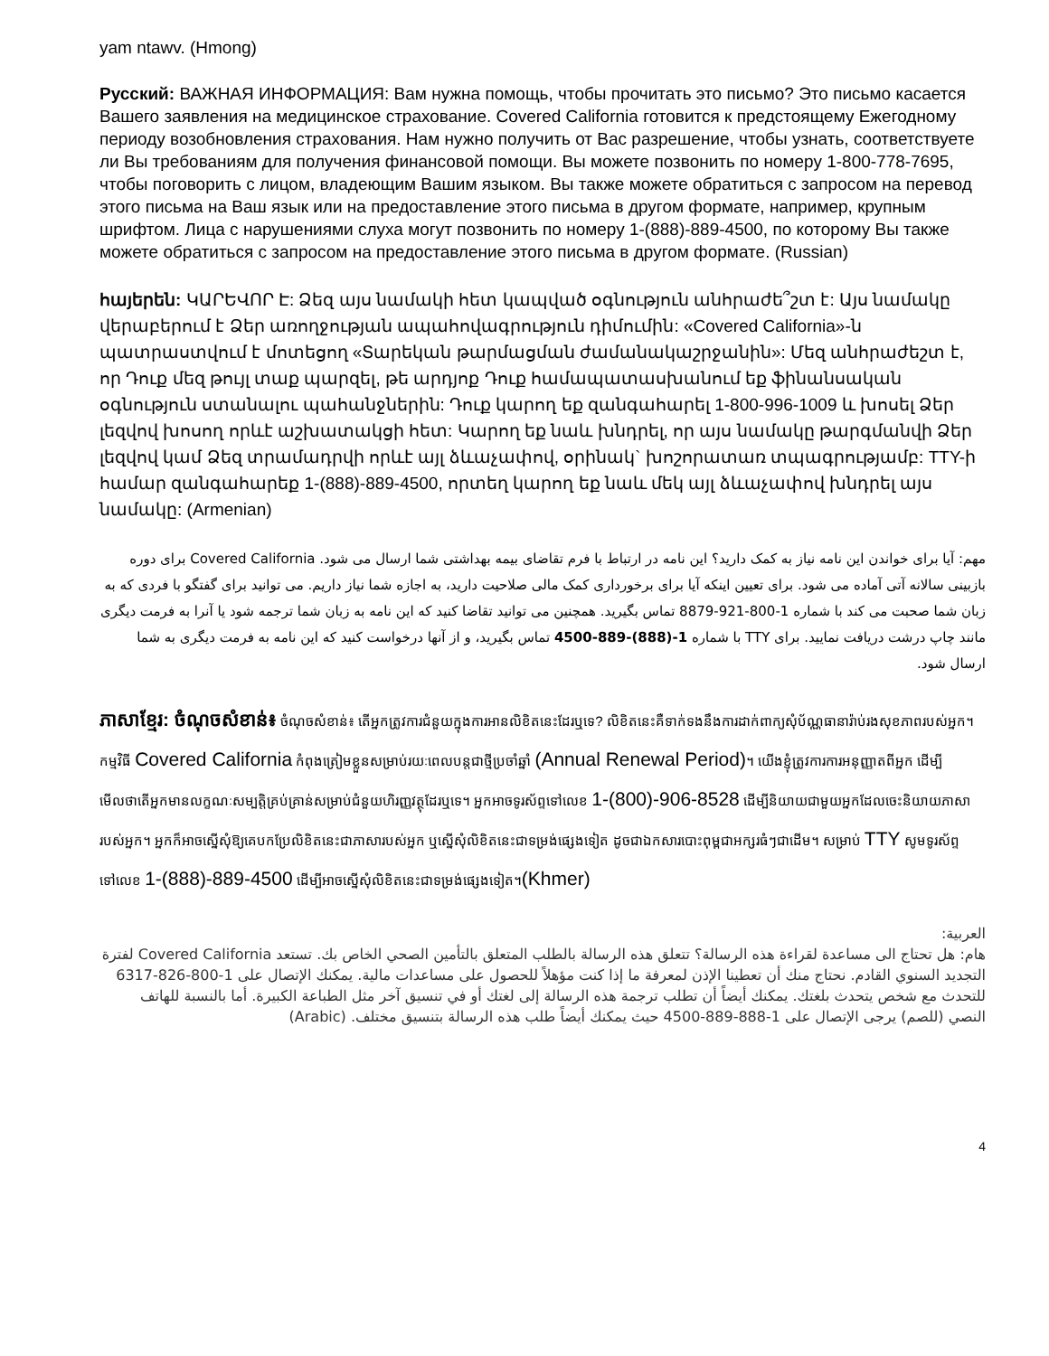yam ntawv. (Hmong)
Русский: ВАЖНАЯ ИНФОРМАЦИЯ: Вам нужна помощь, чтобы прочитать это письмо? Это письмо касается Вашего заявления на медицинское страхование. Covered California готовится к предстоящему Ежегодному периоду возобновления страхования. Нам нужно получить от Вас разрешение, чтобы узнать, соответствуете ли Вы требованиям для получения финансовой помощи. Вы можете позвонить по номеру 1-800-778-7695, чтобы поговорить с лицом, владеющим Вашим языком. Вы также можете обратиться с запросом на перевод этого письма на Ваш язык или на предоставление этого письма в другом формате, например, крупным шрифтом. Лица с нарушениями слуха могут позвонить по номеру 1-(888)-889-4500, по которому Вы также можете обратиться с запросом на предоставление этого письма в другом формате. (Russian)
հայերեն: ԿԱՐԵՎՈՐ Է: Ձեզ այս նամակի հետ կապված օգնություն անհրաժե՞շտ է: Այս նամակը վերաբերում է Ձեր առողջության ապահովագրություն դիմումին: «Covered California»-ն պատրաստվում է մոտեցող «Տարեկան թարմացման ժամանակաշրջանին»: Մեզ անհրաժեշտ է, որ Դուք մեզ թույլ տաք պարզել, թե արդյոք Դուք համապատասխանում եք ֆինանսական օգնություն ստանալու պահանջներին: Դուք կարող եք զանգահարել 1-800-996-1009 և խոսել Ձեր լեզվով խոսող որևէ աշխատակցի հետ: Կարող եք նաև խնդրել, որ այս նամակը թարգմանվի Ձեր լեզվով կամ Ձեզ տրամադրվի որևէ այլ ձևաչափով, օրինակ` խոշորատառ տպագրությամբ: TTY-ի համար զանգահարեք 1-(888)-889-4500, որտեղ կարող եք նաև մեկ այլ ձևաչափով խնդրել այս նամակը: (Armenian)
مهم: آیا برای خواندن این نامه نیاز به کمک دارید؟ این نامه در ارتباط با فرم تقاضای بیمه بهداشتی شما ارسال می شود. Covered California برای دوره بازبینی سالانه آتی آماده می شود. برای تعیین اینکه آیا برای برخورداری کمک مالی صلاحیت دارید، به اجازه شما نیاز داریم. می توانید برای گفتگو با فردی که به زبان شما صحبت می کند با شماره 1-800-921-8879 تماس بگیرید. همچنین می توانید تقاضا کنید که این نامه به زبان شما ترجمه شود یا آنرا به فرمت دیگری مانند چاپ درشت دریافت نمایید. برای TTY با شماره 1-(888)-889-4500 تماس بگیرید، و از آنها درخواست کنید که این نامه به فرمت دیگری به شما ارسال شود.
ភាសាខ្មែរ: ចំណុចសំខាន់៖ ចំណុចសំខាន់៖ តើអ្នកត្រូវការជំនួយក្នុងការអានលិខិតនេះដែរឬទេ? លិខិតនេះគឺទាក់ទងនឹងការដាក់ពាក្យសុំប័ណ្ណធានារ៉ាប់រងសុខភាពរបស់អ្នក។ កម្មវិធី Covered California កំពុងត្រៀមខ្លួនសម្រាប់រយៈពេលបន្តជាថ្មីប្រចាំឆ្នាំ (Annual Renewal Period)។ យើងខ្ញុំត្រូវការការអនុញ្ញាតពីអ្នក ដើម្បីមើលថាតើអ្នកមានលក្ខណៈសម្បត្តិគ្រប់គ្រាន់សម្រាប់ជំនួយហិរញ្ញវត្ថុដែរឬទេ។ អ្នកអាចទូរស័ព្ទទៅលេខ 1-(800)-906-8528 ដើម្បីនិយាយជាមួយអ្នកដែលចេះនិយាយភាសារបស់អ្នក។ អ្នកក៏អាចស្នើសុំឱ្យគេបកប្រែលិខិតនេះជាភាសារបស់អ្នក ឬស្នើសុំលិខិតនេះជាទម្រង់ផ្សេងទៀត ដូចជាឯកសារបោះពុម្ពជាអក្សរធំៗជាដើម។ សម្រាប់ TTY សូមទូរស័ព្ទទៅលេខ 1-(888)-889-4500 ដើម្បីអាចស្នើសុំលិខិតនេះជាទម្រង់ផ្សេងទៀត។(Khmer)
العربية:
هام: هل تحتاج الى مساعدة لقراءة هذه الرسالة؟ تتعلق هذه الرسالة بالطلب المتعلق بالتأمين الصحي الخاص بك. تستعد Covered California لفترة التجديد السنوي القادم. نحتاج منك أن تعطينا الإذن لمعرفة ما إذا كنت مؤهلاً للحصول على مساعدات مالية. يمكنك الإتصال على 1-800-826-6317 للتحدث مع شخص يتحدث بلغتك. يمكنك أيضاً أن تطلب ترجمة هذه الرسالة إلى لغتك أو في تنسيق آخر مثل الطباعة الكبيرة. أما بالنسبة للهاتف النصي (للصم) يرجى الإتصال على 1-888-889-4500 حيث يمكنك أيضاً طلب هذه الرسالة بتنسيق مختلف. (Arabic)
4